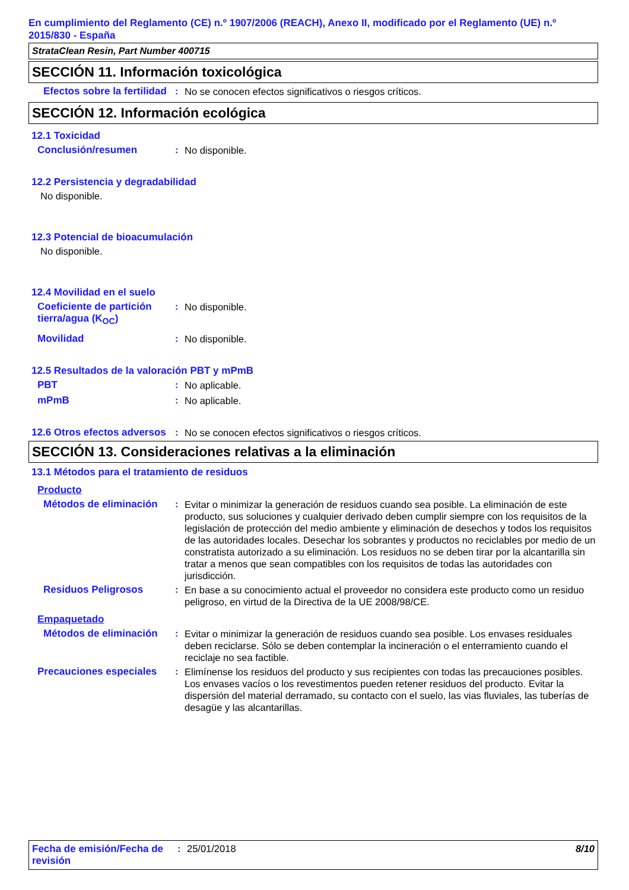En cumplimiento del Reglamento (CE) n.º 1907/2006 (REACH), Anexo II, modificado por el Reglamento (UE) n.º 2015/830 - España
StrataClean Resin, Part Number 400715
SECCIÓN 11. Información toxicológica
Efectos sobre la fertilidad
: No se conocen efectos significativos o riesgos críticos.
SECCIÓN 12. Información ecológica
12.1 Toxicidad
Conclusión/resumen : No disponible.
12.2 Persistencia y degradabilidad
No disponible.
12.3 Potencial de bioacumulación
No disponible.
12.4 Movilidad en el suelo
Coeficiente de partición tierra/agua (K<sub>OC</sub>)
: No disponible.
Movilidad : No disponible.
12.5 Resultados de la valoración PBT y mPmB
PBT : No aplicable.
mPmB : No aplicable.
12.6 Otros efectos adversos
: No se conocen efectos significativos o riesgos críticos.
SECCIÓN 13. Consideraciones relativas a la eliminación
13.1 Métodos para el tratamiento de residuos
Producto
Métodos de eliminación
: Evitar o minimizar la generación de residuos cuando sea posible. La eliminación de este producto, sus soluciones y cualquier derivado deben cumplir siempre con los requisitos de la legislación de protección del medio ambiente y eliminación de desechos y todos los requisitos de las autoridades locales. Desechar los sobrantes y productos no reciclables por medio de un constratista autorizado a su eliminación. Los residuos no se deben tirar por la alcantarilla sin tratar a menos que sean compatibles con los requisitos de todas las autoridades con jurisdicción.
Residuos Peligrosos : En base a su conocimiento actual el proveedor no considera este producto como un residuo peligroso, en virtud de la Directiva de la UE 2008/98/CE.
Empaquetado
Métodos de eliminación
: Evitar o minimizar la generación de residuos cuando sea posible. Los envases residuales deben reciclarse. Sólo se deben contemplar la incineración o el enterramiento cuando el reciclaje no sea factible.
Precauciones especiales
: Elimínense los residuos del producto y sus recipientes con todas las precauciones posibles. Los envases vacíos o los revestimentos pueden retener residuos del producto. Evitar la dispersión del material derramado, su contacto con el suelo, las vias fluviales, las tuberías de desagüe y las alcantarillas.
Fecha de emisión/Fecha de revisión
: 25/01/2018 8/10